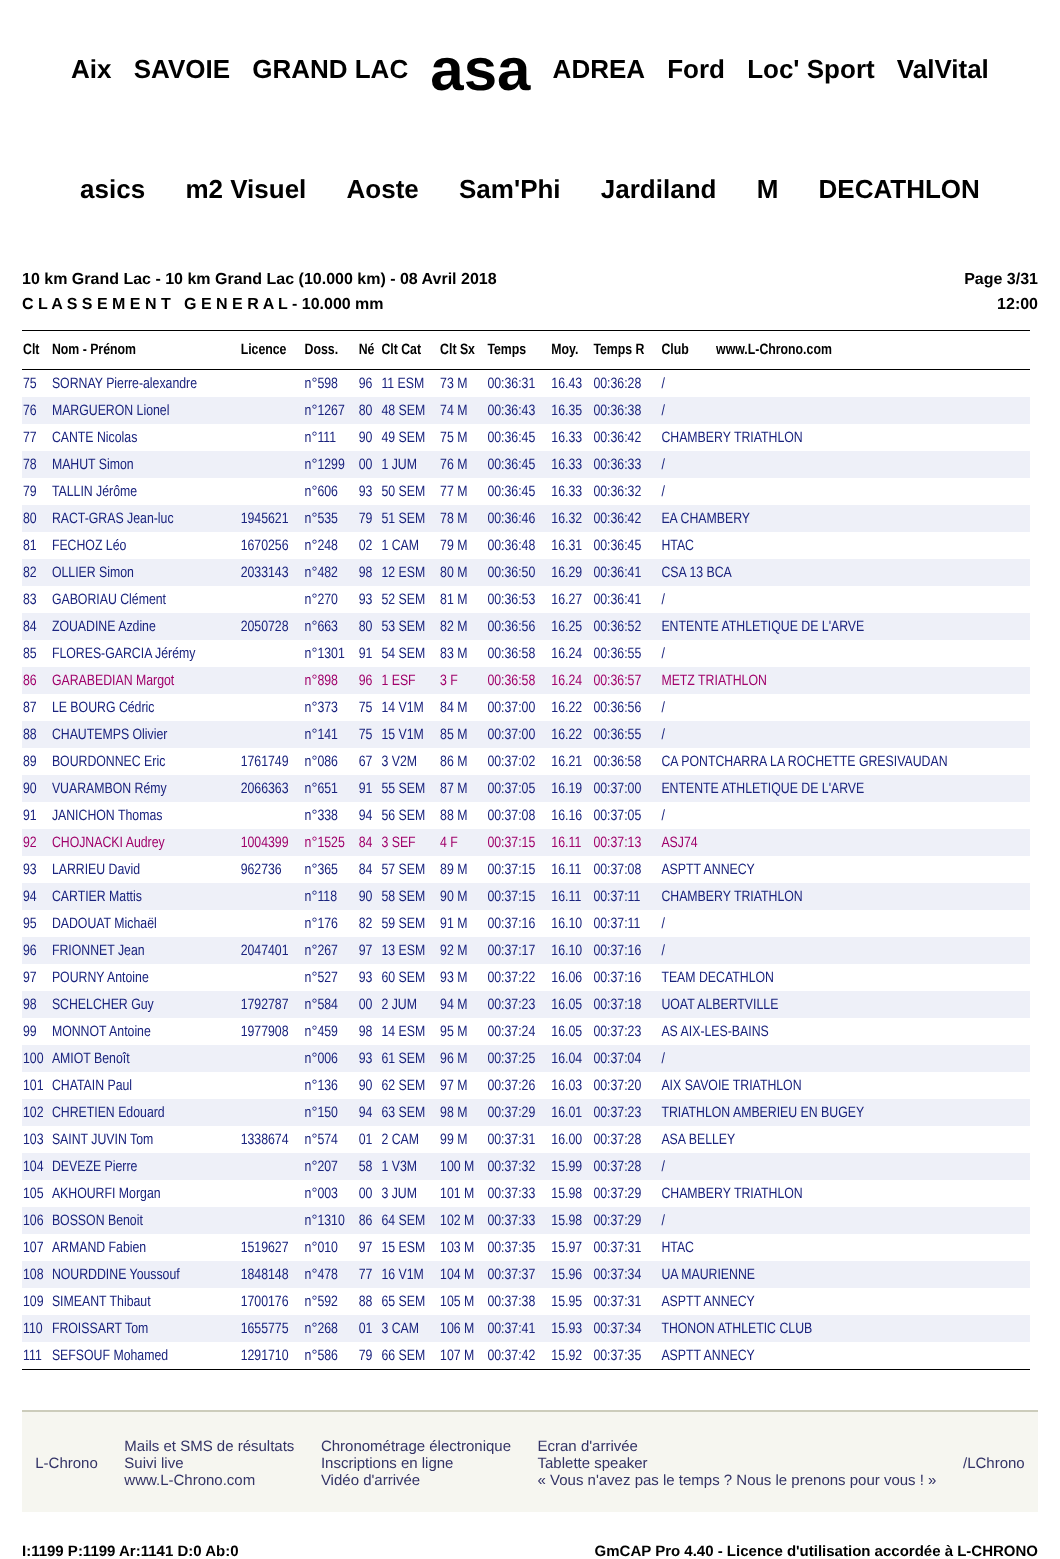Aix SAVOIE GRAND LAC asa ADREA Ford Loc' Sport ValVital asics m2 Visuel Aoste Sam'Phi Jardiland M DECATHLON
10 km Grand Lac - 10 km Grand Lac (10.000 km) - 08 Avril 2018
C L A S S E M E N T G E N E R A L - 10.000 mm
Page 3/31
12:00
| Clt | Nom - Prénom | Licence | Doss. | Né | Clt Cat | Clt Sx | Temps | Moy. | Temps R | Club www.L-Chrono.com |
| --- | --- | --- | --- | --- | --- | --- | --- | --- | --- | --- |
| 75 | SORNAY Pierre-alexandre | | n°598 | 96 | 11 ESM | 73 M | 00:36:31 | 16.43 | 00:36:28 | / |
| 76 | MARGUERON Lionel | | n°1267 | 80 | 48 SEM | 74 M | 00:36:43 | 16.35 | 00:36:38 | / |
| 77 | CANTE Nicolas | | n°111 | 90 | 49 SEM | 75 M | 00:36:45 | 16.33 | 00:36:42 | CHAMBERY TRIATHLON |
| 78 | MAHUT Simon | | n°1299 | 00 | 1 JUM | 76 M | 00:36:45 | 16.33 | 00:36:33 | / |
| 79 | TALLIN Jérôme | | n°606 | 93 | 50 SEM | 77 M | 00:36:45 | 16.33 | 00:36:32 | / |
| 80 | RACT-GRAS Jean-luc | 1945621 | n°535 | 79 | 51 SEM | 78 M | 00:36:46 | 16.32 | 00:36:42 | EA CHAMBERY |
| 81 | FECHOZ Léo | 1670256 | n°248 | 02 | 1 CAM | 79 M | 00:36:48 | 16.31 | 00:36:45 | HTAC |
| 82 | OLLIER Simon | 2033143 | n°482 | 98 | 12 ESM | 80 M | 00:36:50 | 16.29 | 00:36:41 | CSA 13 BCA |
| 83 | GABORIAU Clément | | n°270 | 93 | 52 SEM | 81 M | 00:36:53 | 16.27 | 00:36:41 | / |
| 84 | ZOUADINE Azdine | 2050728 | n°663 | 80 | 53 SEM | 82 M | 00:36:56 | 16.25 | 00:36:52 | ENTENTE ATHLETIQUE DE L'ARVE |
| 85 | FLORES-GARCIA Jérémy | | n°1301 | 91 | 54 SEM | 83 M | 00:36:58 | 16.24 | 00:36:55 | / |
| 86 | GARABEDIAN Margot | | n°898 | 96 | 1 ESF | 3 F | 00:36:58 | 16.24 | 00:36:57 | METZ TRIATHLON |
| 87 | LE BOURG Cédric | | n°373 | 75 | 14 V1M | 84 M | 00:37:00 | 16.22 | 00:36:56 | / |
| 88 | CHAUTEMPS Olivier | | n°141 | 75 | 15 V1M | 85 M | 00:37:00 | 16.22 | 00:36:55 | / |
| 89 | BOURDONNEC Eric | 1761749 | n°086 | 67 | 3 V2M | 86 M | 00:37:02 | 16.21 | 00:36:58 | CA PONTCHARRA LA ROCHETTE GRESIVAUDAN |
| 90 | VUARAMBON Rémy | 2066363 | n°651 | 91 | 55 SEM | 87 M | 00:37:05 | 16.19 | 00:37:00 | ENTENTE ATHLETIQUE DE L'ARVE |
| 91 | JANICHON Thomas | | n°338 | 94 | 56 SEM | 88 M | 00:37:08 | 16.16 | 00:37:05 | / |
| 92 | CHOJNACKI Audrey | 1004399 | n°1525 | 84 | 3 SEF | 4 F | 00:37:15 | 16.11 | 00:37:13 | ASJ74 |
| 93 | LARRIEU David | 962736 | n°365 | 84 | 57 SEM | 89 M | 00:37:15 | 16.11 | 00:37:08 | ASPTT ANNECY |
| 94 | CARTIER Mattis | | n°118 | 90 | 58 SEM | 90 M | 00:37:15 | 16.11 | 00:37:11 | CHAMBERY TRIATHLON |
| 95 | DADOUAT Michaël | | n°176 | 82 | 59 SEM | 91 M | 00:37:16 | 16.10 | 00:37:11 | / |
| 96 | FRIONNET Jean | 2047401 | n°267 | 97 | 13 ESM | 92 M | 00:37:17 | 16.10 | 00:37:16 | / |
| 97 | POURNY Antoine | | n°527 | 93 | 60 SEM | 93 M | 00:37:22 | 16.06 | 00:37:16 | TEAM DECATHLON |
| 98 | SCHELCHER Guy | 1792787 | n°584 | 00 | 2 JUM | 94 M | 00:37:23 | 16.05 | 00:37:18 | UOAT ALBERTVILLE |
| 99 | MONNOT Antoine | 1977908 | n°459 | 98 | 14 ESM | 95 M | 00:37:24 | 16.05 | 00:37:23 | AS AIX-LES-BAINS |
| 100 | AMIOT Benoît | | n°006 | 93 | 61 SEM | 96 M | 00:37:25 | 16.04 | 00:37:04 | / |
| 101 | CHATAIN Paul | | n°136 | 90 | 62 SEM | 97 M | 00:37:26 | 16.03 | 00:37:20 | AIX SAVOIE TRIATHLON |
| 102 | CHRETIEN Edouard | | n°150 | 94 | 63 SEM | 98 M | 00:37:29 | 16.01 | 00:37:23 | TRIATHLON AMBERIEU EN BUGEY |
| 103 | SAINT JUVIN Tom | 1338674 | n°574 | 01 | 2 CAM | 99 M | 00:37:31 | 16.00 | 00:37:28 | ASA BELLEY |
| 104 | DEVEZE Pierre | | n°207 | 58 | 1 V3M | 100 M | 00:37:32 | 15.99 | 00:37:28 | / |
| 105 | AKHOURFI Morgan | | n°003 | 00 | 3 JUM | 101 M | 00:37:33 | 15.98 | 00:37:29 | CHAMBERY TRIATHLON |
| 106 | BOSSON Benoit | | n°1310 | 86 | 64 SEM | 102 M | 00:37:33 | 15.98 | 00:37:29 | / |
| 107 | ARMAND Fabien | 1519627 | n°010 | 97 | 15 ESM | 103 M | 00:37:35 | 15.97 | 00:37:31 | HTAC |
| 108 | NOURDDINE Youssouf | 1848148 | n°478 | 77 | 16 V1M | 104 M | 00:37:37 | 15.96 | 00:37:34 | UA MAURIENNE |
| 109 | SIMEANT Thibaut | 1700176 | n°592 | 88 | 65 SEM | 105 M | 00:37:38 | 15.95 | 00:37:31 | ASPTT ANNECY |
| 110 | FROISSART Tom | 1655775 | n°268 | 01 | 3 CAM | 106 M | 00:37:41 | 15.93 | 00:37:34 | THONON ATHLETIC CLUB |
| 111 | SEFSOUF Mohamed | 1291710 | n°586 | 79 | 66 SEM | 107 M | 00:37:42 | 15.92 | 00:37:35 | ASPTT ANNECY |
L-Chrono
Mails et SMS de résultats
Suivi live
www.L-Chrono.com
Chronométrage électronique
Inscriptions en ligne
Vidéo d'arrivée
Ecran d'arrivée
Tablette speaker
« Vous n'avez pas le temps ? Nous le prenons pour vous ! »
/LChrono
I:1199 P:1199 Ar:1141 D:0 Ab:0 GmCAP Pro 4.40 - Licence d'utilisation accordée à L-CHRONO